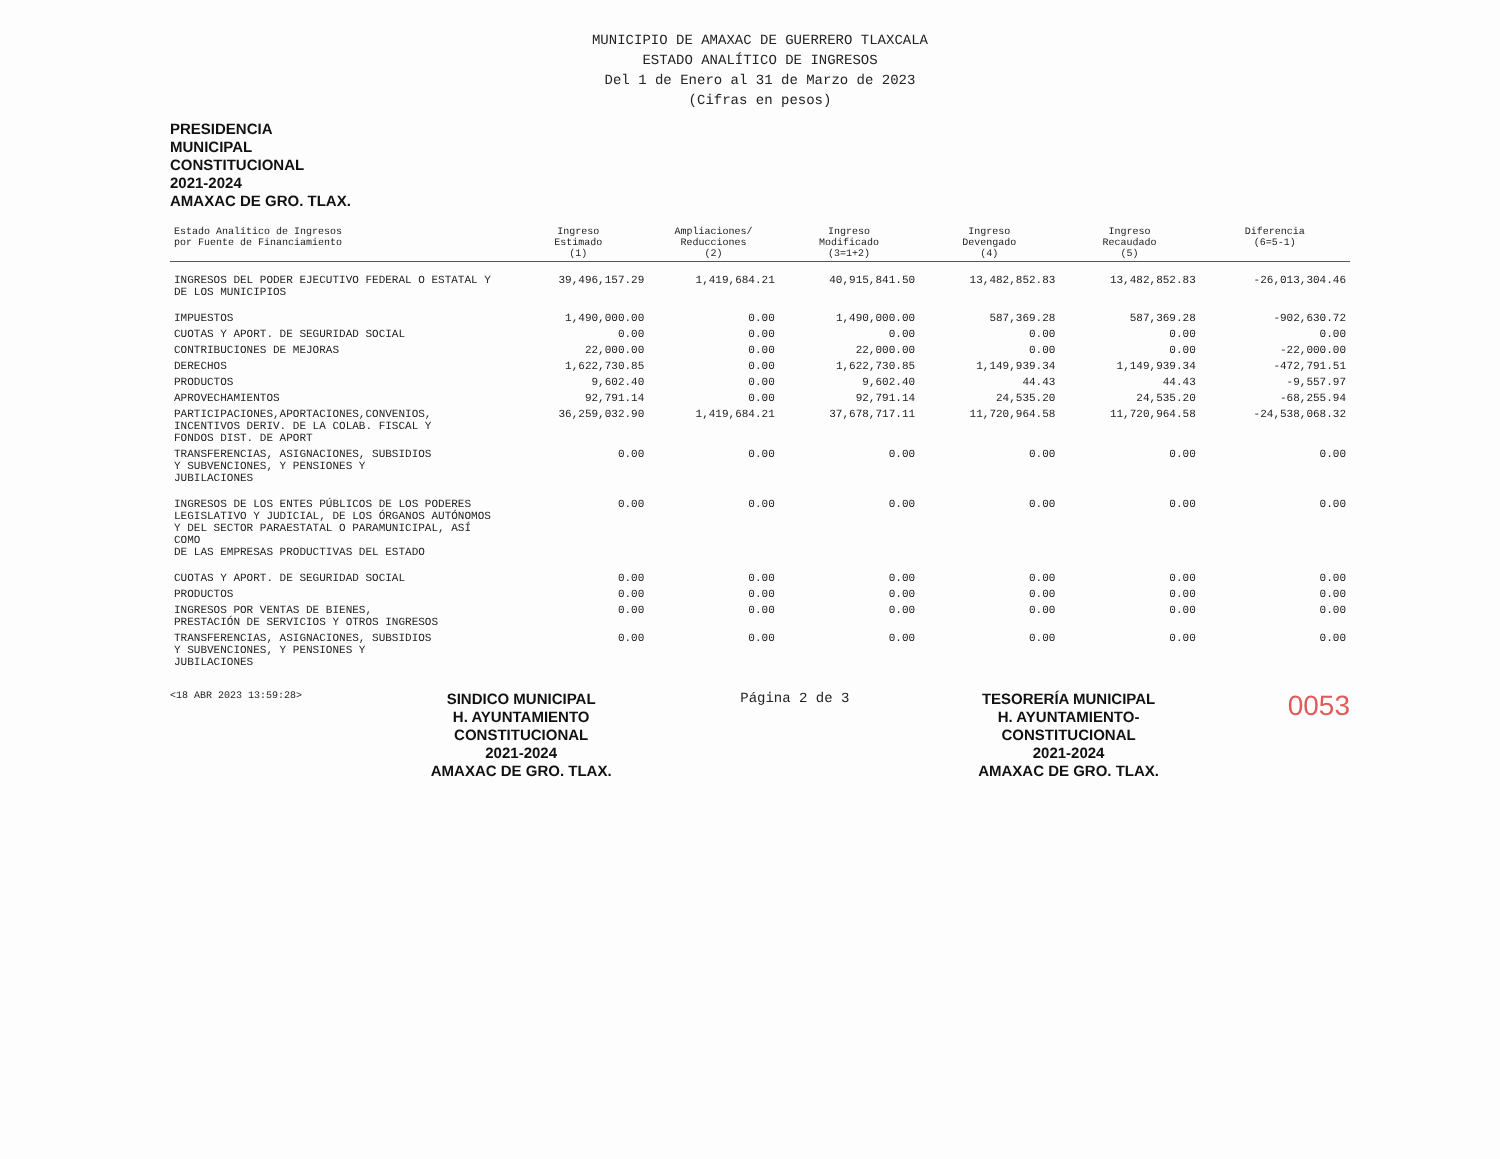MUNICIPIO DE AMAXAC DE GUERRERO TLAXCALA
ESTADO ANALÍTICO DE INGRESOS
Del 1 de Enero al 31 de Marzo de 2023
(Cifras en pesos)
PRESIDENCIA
MUNICIPAL
CONSTITUCIONAL
2021-2024
AMAXAC DE GRO. TLAX.
| Estado Analítico de Ingresos por Fuente de Financiamiento | Ingreso Estimado (1) | Ampliaciones/ Reducciones (2) | Ingreso Modificado (3=1+2) | Ingreso Devengado (4) | Ingreso Recaudado (5) | Diferencia (6=5-1) |
| --- | --- | --- | --- | --- | --- | --- |
| INGRESOS DEL PODER EJECUTIVO FEDERAL O ESTATAL Y DE LOS MUNICIPIOS | 39,496,157.29 | 1,419,684.21 | 40,915,841.50 | 13,482,852.83 | 13,482,852.83 | -26,013,304.46 |
| IMPUESTOS | 1,490,000.00 | 0.00 | 1,490,000.00 | 587,369.28 | 587,369.28 | -902,630.72 |
| CUOTAS Y APORT. DE SEGURIDAD SOCIAL | 0.00 | 0.00 | 0.00 | 0.00 | 0.00 | 0.00 |
| CONTRIBUCIONES DE MEJORAS | 22,000.00 | 0.00 | 22,000.00 | 0.00 | 0.00 | -22,000.00 |
| DERECHOS | 1,622,730.85 | 0.00 | 1,622,730.85 | 1,149,939.34 | 1,149,939.34 | -472,791.51 |
| PRODUCTOS | 9,602.40 | 0.00 | 9,602.40 | 44.43 | 44.43 | -9,557.97 |
| APROVECHAMIENTOS | 92,791.14 | 0.00 | 92,791.14 | 24,535.20 | 24,535.20 | -68,255.94 |
| PARTICIPACIONES,APORTACIONES,CONVENIOS, INCENTIVOS DERIV. DE LA COLAB. FISCAL Y FONDOS DIST. DE APORT | 36,259,032.90 | 1,419,684.21 | 37,678,717.11 | 11,720,964.58 | 11,720,964.58 | -24,538,068.32 |
| TRANSFERENCIAS, ASIGNACIONES, SUBSIDIOS Y SUBVENCIONES, Y PENSIONES Y JUBILACIONES | 0.00 | 0.00 | 0.00 | 0.00 | 0.00 | 0.00 |
| INGRESOS DE LOS ENTES PÚBLICOS DE LOS PODERES LEGISLATIVO Y JUDICIAL, DE LOS ÓRGANOS AUTÓNOMOS Y DEL SECTOR PARAESTATAL O PARAMUNICIPAL, ASÍ COMO DE LAS EMPRESAS PRODUCTIVAS DEL ESTADO | 0.00 | 0.00 | 0.00 | 0.00 | 0.00 | 0.00 |
| CUOTAS Y APORT. DE SEGURIDAD SOCIAL | 0.00 | 0.00 | 0.00 | 0.00 | 0.00 | 0.00 |
| PRODUCTOS | 0.00 | 0.00 | 0.00 | 0.00 | 0.00 | 0.00 |
| INGRESOS POR VENTAS DE BIENES, PRESTACIÓN DE SERVICIOS Y OTROS INGRESOS | 0.00 | 0.00 | 0.00 | 0.00 | 0.00 | 0.00 |
| TRANSFERENCIAS, ASIGNACIONES, SUBSIDIOS Y SUBVENCIONES, Y PENSIONES Y JUBILACIONES | 0.00 | 0.00 | 0.00 | 0.00 | 0.00 | 0.00 |
<18 ABR 2023 13:59:28>
SINDICO MUNICIPAL
H. AYUNTAMIENTO
CONSTITUCIONAL
2021-2024
AMAXAC DE GRO. TLAX.
Página 2 de 3
TESORERÍA MUNICIPAL
H. AYUNTAMIENTO-
CONSTITUCIONAL
2021-2024
AMAXAC DE GRO. TLAX.
0053